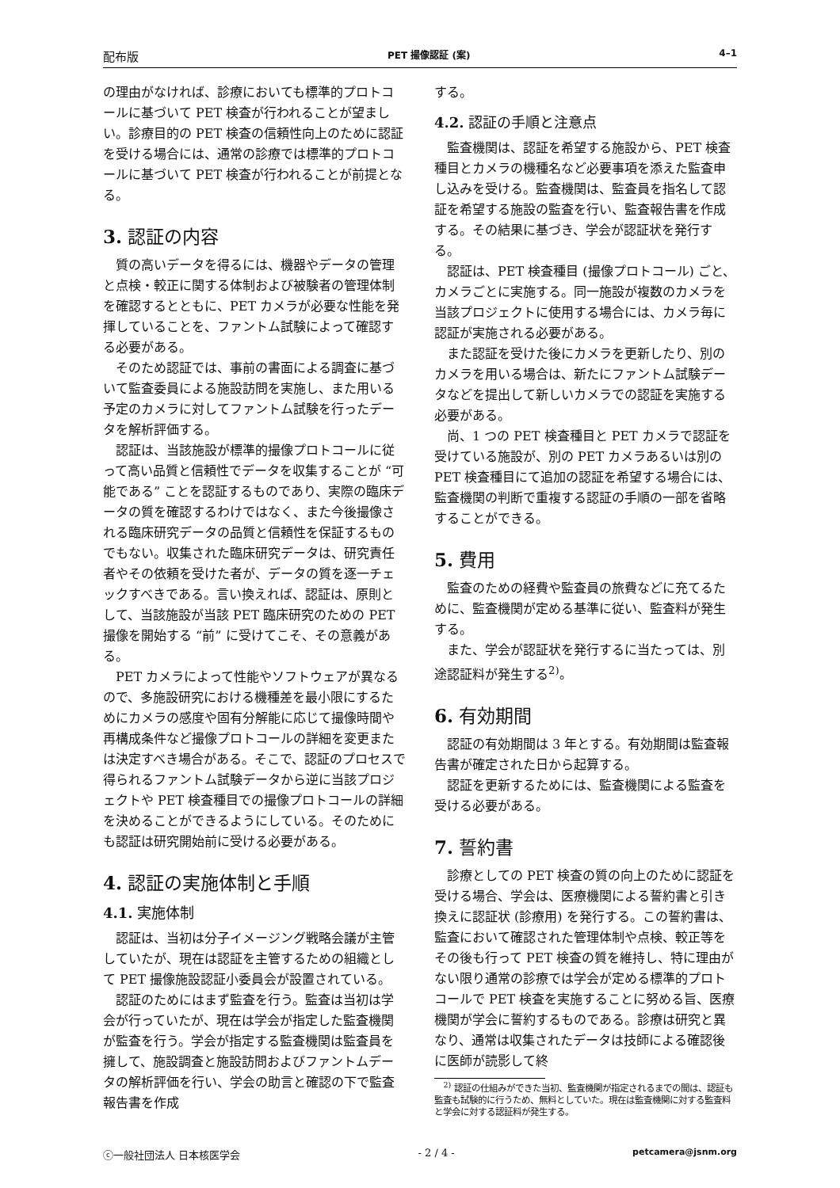配布版 PET 撮像認証 (案) 4–1
の理由がなければ、診療においても標準的プロトコールに基づいて PET 検査が行われることが望ましい。診療目的の PET 検査の信頼性向上のために認証を受ける場合には、通常の診療では標準的プロトコールに基づいて PET 検査が行われることが前提となる。
3. 認証の内容
質の高いデータを得るには、機器やデータの管理と点検・較正に関する体制および被験者の管理体制を確認するとともに、PET カメラが必要な性能を発揮していることを、ファントム試験によって確認する必要がある。
そのため認証では、事前の書面による調査に基づいて監査委員による施設訪問を実施し、また用いる予定のカメラに対してファントム試験を行ったデータを解析評価する。
認証は、当該施設が標準的撮像プロトコールに従って高い品質と信頼性でデータを収集することが “可能である” ことを認証するものであり、実際の臨床データの質を確認するわけではなく、また今後撮像される臨床研究データの品質と信頼性を保証するものでもない。収集された臨床研究データは、研究責任者やその依頼を受けた者が、データの質を逐一チェックすべきである。言い換えれば、認証は、原則として、当該施設が当該 PET 臨床研究のための PET 撮像を開始する “前” に受けてこそ、その意義がある。
PET カメラによって性能やソフトウェアが異なるので、多施設研究における機種差を最小限にするためにカメラの感度や固有分解能に応じて撮像時間や再構成条件など撮像プロトコールの詳細を変更または決定すべき場合がある。そこで、認証のプロセスで得られるファントム試験データから逆に当該プロジェクトや PET 検査種目での撮像プロトコールの詳細を決めることができるようにしている。そのためにも認証は研究開始前に受ける必要がある。
4. 認証の実施体制と手順
4.1. 実施体制
認証は、当初は分子イメージング戦略会議が主管していたが、現在は認証を主管するための組織として PET 撮像施設認証小委員会が設置されている。
認証のためにはまず監査を行う。監査は当初は学会が行っていたが、現在は学会が指定した監査機関が監査を行う。学会が指定する監査機関は監査員を擁して、施設調査と施設訪問およびファントムデータの解析評価を行い、学会の助言と確認の下で監査報告書を作成
する。
4.2. 認証の手順と注意点
監査機関は、認証を希望する施設から、PET 検査種目とカメラの機種名など必要事項を添えた監査申し込みを受ける。監査機関は、監査員を指名して認証を希望する施設の監査を行い、監査報告書を作成する。その結果に基づき、学会が認証状を発行する。
認証は、PET 検査種目 (撮像プロトコール) ごと、カメラごとに実施する。同一施設が複数のカメラを当該プロジェクトに使用する場合には、カメラ毎に認証が実施される必要がある。
また認証を受けた後にカメラを更新したり、別のカメラを用いる場合は、新たにファントム試験データなどを提出して新しいカメラでの認証を実施する必要がある。
尚、1 つの PET 検査種目と PET カメラで認証を受けている施設が、別の PET カメラあるいは別の PET 検査種目にて追加の認証を希望する場合には、監査機関の判断で重複する認証の手順の一部を省略することができる。
5. 費用
監査のための経費や監査員の旅費などに充てるために、監査機関が定める基準に従い、監査料が発生する。
また、学会が認証状を発行するに当たっては、別途認証料が発生する<sup>2)</sup>。
6. 有効期間
認証の有効期間は 3 年とする。有効期間は監査報告書が確定された日から起算する。
認証を更新するためには、監査機関による監査を受ける必要がある。
7. 誓約書
診療としての PET 検査の質の向上のために認証を受ける場合、学会は、医療機関による誓約書と引き換えに認証状 (診療用) を発行する。この誓約書は、監査において確認された管理体制や点検、較正等をその後も行って PET 検査の質を維持し、特に理由がない限り通常の診療では学会が定める標準的プロトコールで PET 検査を実施することに努める旨、医療機関が学会に誓約するものである。診療は研究と異なり、通常は収集されたデータは技師による確認後に医師が読影して終
<sup>2)</sup> 認証の仕組みができた当初、監査機関が指定されるまでの間は、認証も監査も試験的に行うため、無料としていた。現在は監査機関に対する監査料と学会に対する認証料が発生する。
ⓒ一般社団法人 日本核医学会 - 2 / 4 - petcamera@jsnm.org